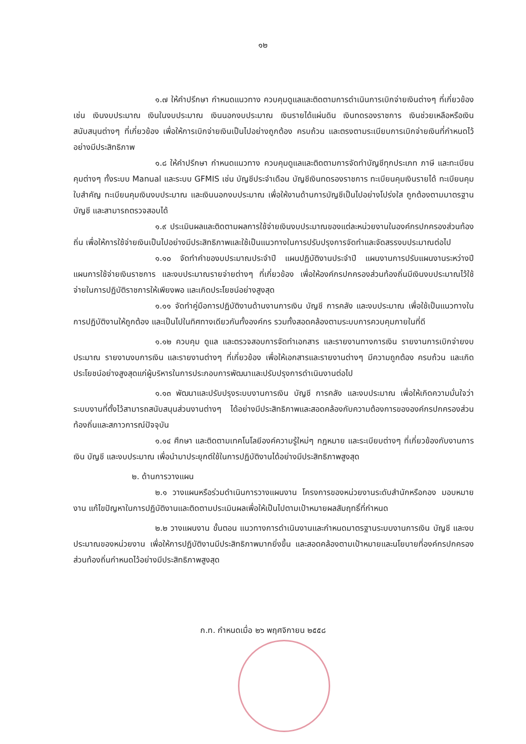๑๒
๑.๗ ให้คำปรึกษา กำหนดแนวทาง ควบคุมดูแลและติดตามการดำเนินการเบิกจ่ายเงินต่างๆ ที่เกี่ยวข้อง เช่น เงินงบประมาณ เงินในงบประมาณ เงินนอกงบประมาณ เงินรายได้แผ่นดิน เงินทดรองราชการ เงินช่วยเหลือหรือเงินสนับสนุนต่างๆ ที่เกี่ยวข้อง เพื่อให้การเบิกจ่ายเงินเป็นไปอย่างถูกต้อง ครบถ้วน และตรงตามระเบียบการเบิกจ่ายเงินที่กำหนดไว้อย่างมีประสิทธิภาพ
๑.๘ ให้คำปรึกษา กำหนดแนวทาง ควบคุมดูแลและติดตามการจัดทำบัญชีทุกประเภท ภาษี และทะเบียนคุมต่างๆ ทั้งระบบ Manual และระบบ GFMIS เช่น บัญชีประจำเดือน บัญชีเงินทดรองราชการ ทะเบียนคุมเงินรายได้ ทะเบียนคุมใบสำคัญ ทะเบียนคุมเงินงบประมาณ และเงินนอกงบประมาณ เพื่อให้งานด้านการบัญชีเป็นไปอย่างโปร่งใส ถูกต้องตามมาตรฐานบัญชี และสามารถตรวจสอบได้
๑.๙ ประเมินผลและติดตามผลการใช้จ่ายเงินงบประมาณของแต่ละหน่วยงานในองค์กรปกครองส่วนท้องถิ่น เพื่อให้การใช้จ่ายเงินเป็นไปอย่างมีประสิทธิภาพและใช้เป็นแนวทางในการปรับปรุงการจัดทำและจัดสรรงบประมาณต่อไป
๑.๑๐ จัดทำคำของบประมาณประจำปี แผนปฏิบัติงานประจำปี แผนงานการปรับแผนงานระหว่างปี แผนการใช้จ่ายเงินราชการ และงบประมาณรายจ่ายต่างๆ ที่เกี่ยวข้อง เพื่อให้องค์กรปกครองส่วนท้องถิ่นมีเงินงบประมาณไว้ใช้จ่ายในการปฏิบัติราชการให้เพียงพอ และเกิดประโยชน์อย่างสูงสุด
๑.๑๑ จัดทำคู่มือการปฏิบัติงานด้านงานการเงิน บัญชี การคลัง และงบประมาณ เพื่อใช้เป็นแนวทางในการปฏิบัติงานให้ถูกต้อง และเป็นไปในทิศทางเดียวกันทั้งองค์กร รวมทั้งสอดคล้องตามระบบการควบคุมภายในที่ดี
๑.๑๒ ควบคุม ดูแล และตรวจสอบการจัดทำเอกสาร และรายงานทางการเงิน รายงานการเบิกจ่ายงบประมาณ รายงานงบการเงิน และรายงานต่างๆ ที่เกี่ยวข้อง เพื่อให้เอกสารและรายงานต่างๆ มีความถูกต้อง ครบถ้วน และเกิดประโยชน์อย่างสูงสุดแก่ผู้บริหารในการประกอบการพัฒนาและปรับปรุงการดำเนินงานต่อไป
๑.๑๓ พัฒนาและปรับปรุงระบบงานการเงิน บัญชี การคลัง และงบประมาณ เพื่อให้เกิดความมั่นใจว่าระบบงานที่ตั้งไว้สามารถสนับสนุนส่วนงานต่างๆ ได้อย่างมีประสิทธิภาพและสอดคล้องกับความต้องการขององค์กรปกครองส่วนท้องถิ่นและสภาวการณ์ปัจจุบัน
๑.๑๔ ศึกษา และติดตามเทคโนโลยีองค์ความรู้ใหม่ๆ กฎหมาย และระเบียบต่างๆ ที่เกี่ยวข้องกับงานการเงิน บัญชี และงบประมาณ เพื่อนำมาประยุกต์ใช้ในการปฏิบัติงานได้อย่างมีประสิทธิภาพสูงสุด
๒. ด้านการวางแผน
๒.๑ วางแผนหรือร่วมดำเนินการวางแผนงาน โครงการของหน่วยงานระดับสำนักหรือกอง มอบหมายงาน แก้ไขปัญหาในการปฏิบัติงานและติดตามประเมินผลเพื่อให้เป็นไปตามเป้าหมายผลสัมฤทธิ์ที่กำหนด
๒.๒ วางแผนงาน ขั้นตอน แนวทางการดำเนินงานและกำหนดมาตรฐานระบบงานการเงิน บัญชี และงบประมาณของหน่วยงาน เพื่อให้การปฏิบัติงานมีประสิทธิภาพมากยิ่งขึ้น และสอดคล้องตามเป้าหมายและนโยบายที่องค์กรปกครองส่วนท้องถิ่นกำหนดไว้อย่างมีประสิทธิภาพสูงสุด
ก.ท. กำหนดเมื่อ ๒๖ พฤศจิกายน ๒๕๕๘